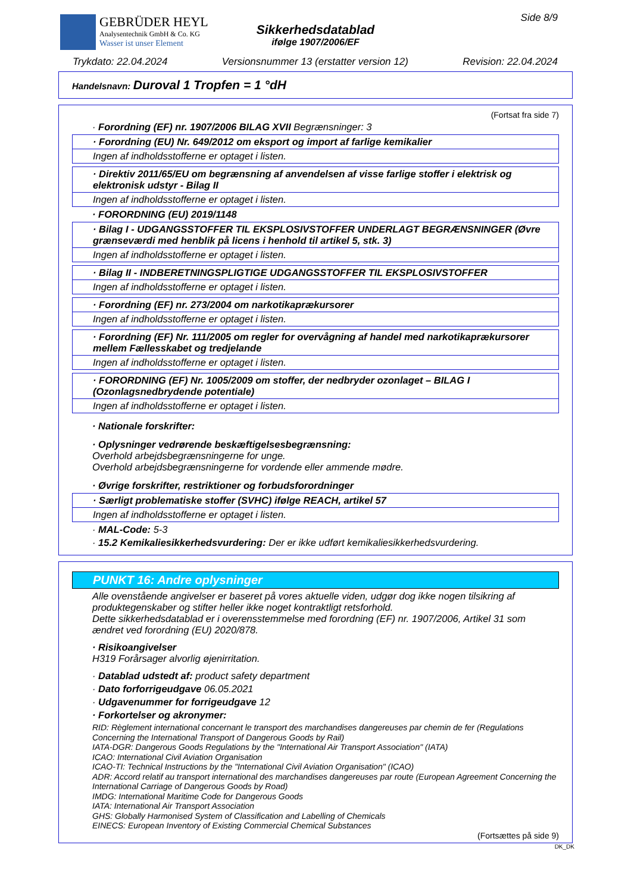GEBRÜDER HEYL
Analysentechnik GmbH & Co. KG
Wasser ist unser Element
Sikkerhedsdatablad
ifølge 1907/2006/EF
Side 8/9
Trykdato: 22.04.2024 Versionsnummer 13 (erstatter version 12) Revision: 22.04.2024
Handelsnavn: Duroval 1 Tropfen = 1 °dH
(Fortsat fra side 7)
· Forordning (EF) nr. 1907/2006 BILAG XVII Begrænsninger: 3
· Forordning (EU) Nr. 649/2012 om eksport og import af farlige kemikalier
Ingen af indholdsstofferne er optaget i listen.
· Direktiv 2011/65/EU om begrænsning af anvendelsen af visse farlige stoffer i elektrisk og elektronisk udstyr - Bilag II
Ingen af indholdsstofferne er optaget i listen.
· FORORDNING (EU) 2019/1148
· Bilag I - UDGANGSSTOFFER TIL EKSPLOSIVSTOFFER UNDERLAGT BEGRÆNSNINGER (Øvre grænseværdi med henblik på licens i henhold til artikel 5, stk. 3)
Ingen af indholdsstofferne er optaget i listen.
· Bilag II - INDBERETNINGSPLIGTIGE UDGANGSSTOFFER TIL EKSPLOSIVSTOFFER
Ingen af indholdsstofferne er optaget i listen.
· Forordning (EF) nr. 273/2004 om narkotikaprækursorer
Ingen af indholdsstofferne er optaget i listen.
· Forordning (EF) Nr. 111/2005 om regler for overvågning af handel med narkotikaprækursorer mellem Fællesskabet og tredjelande
Ingen af indholdsstofferne er optaget i listen.
· FORORDNING (EF) Nr. 1005/2009 om stoffer, der nedbryder ozonlaget – BILAG I (Ozonlagsnedbrydende potentiale)
Ingen af indholdsstofferne er optaget i listen.
· Nationale forskrifter:
· Oplysninger vedrørende beskæftigelsesbegrænsning:
Overhold arbejdsbegrænsningerne for unge.
Overhold arbejdsbegrænsningerne for vordende eller ammende mødre.
· Øvrige forskrifter, restriktioner og forbudsforordninger
· Særligt problematiske stoffer (SVHC) ifølge REACH, artikel 57
Ingen af indholdsstofferne er optaget i listen.
· MAL-Code: 5-3
· 15.2 Kemikaliesikkerhedsvurdering: Der er ikke udført kemikaliesikkerhedsvurdering.
PUNKT 16: Andre oplysninger
Alle ovenstående angivelser er baseret på vores aktuelle viden, udgør dog ikke nogen tilsikring af produktegenskaber og stifter heller ikke noget kontraktligt retsforhold.
Dette sikkerhedsdatablad er i overensstemmelse med forordning (EF) nr. 1907/2006, Artikel 31 som ændret ved forordning (EU) 2020/878.
· Risikoangivelser
H319 Forårsager alvorlig øjenirritation.
· Datablad udstedt af: product safety department
· Dato forforrigeudgave 06.05.2021
· Udgavenummer for forrigeudgave 12
· Forkortelser og akronymer:
RID: Règlement international concernant le transport des marchandises dangereuses par chemin de fer (Regulations Concerning the International Transport of Dangerous Goods by Rail)
IATA-DGR: Dangerous Goods Regulations by the "International Air Transport Association" (IATA)
ICAO: International Civil Aviation Organisation
ICAO-TI: Technical Instructions by the "International Civil Aviation Organisation" (ICAO)
ADR: Accord relatif au transport international des marchandises dangereuses par route (European Agreement Concerning the International Carriage of Dangerous Goods by Road)
IMDG: International Maritime Code for Dangerous Goods
IATA: International Air Transport Association
GHS: Globally Harmonised System of Classification and Labelling of Chemicals
EINECS: European Inventory of Existing Commercial Chemical Substances
(Fortsættes på side 9)
DK_DK